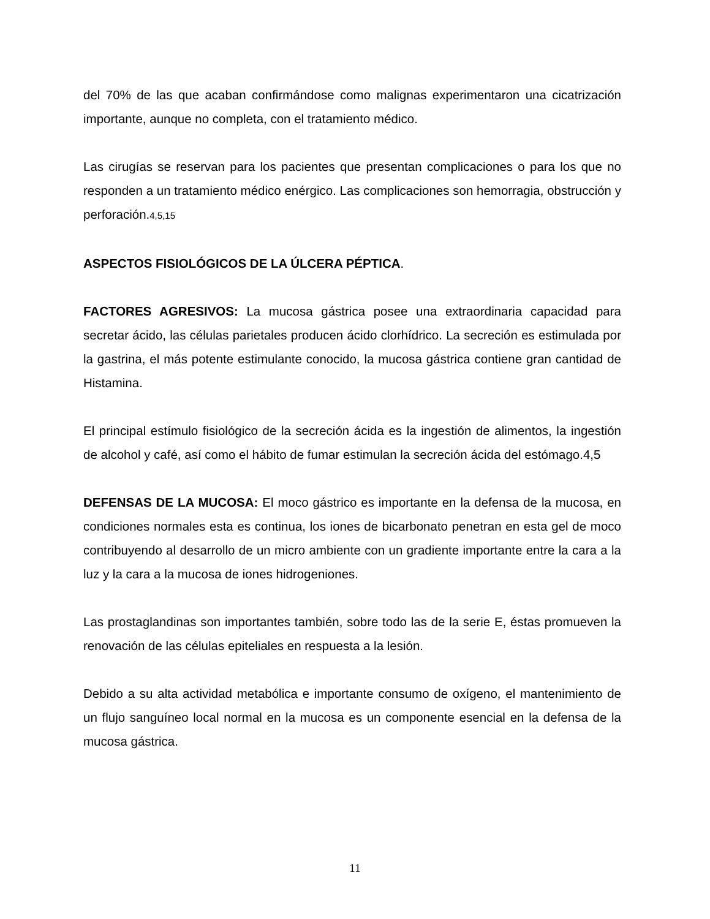del 70% de las que acaban confirmándose como malignas experimentaron una cicatrización importante, aunque no completa, con el tratamiento médico.
Las cirugías se reservan para los pacientes que presentan complicaciones o para los que no responden a un tratamiento médico enérgico. Las complicaciones son hemorragia, obstrucción y perforación.4,5,15
ASPECTOS FISIOLÓGICOS DE LA ÚLCERA PÉPTICA.
FACTORES AGRESIVOS: La mucosa gástrica posee una extraordinaria capacidad para secretar ácido, las células parietales producen ácido clorhídrico. La secreción es estimulada por la gastrina, el más potente estimulante conocido, la mucosa gástrica contiene gran cantidad de Histamina.
El principal estímulo fisiológico de la secreción ácida es la ingestión de alimentos, la ingestión de alcohol y café, así como el hábito de fumar estimulan la secreción ácida del estómago.4,5
DEFENSAS DE LA MUCOSA: El moco gástrico es importante en la defensa de la mucosa, en condiciones normales esta es continua, los iones de bicarbonato penetran en esta gel de moco contribuyendo al desarrollo de un micro ambiente con un gradiente importante entre la cara a la luz y la cara a la mucosa de iones hidrogeniones.
Las prostaglandinas son importantes también, sobre todo las de la serie E, éstas promueven la renovación de las células epiteliales en respuesta a la lesión.
Debido a su alta actividad metabólica e importante consumo de oxígeno, el mantenimiento de un flujo sanguíneo local normal en la mucosa es un componente esencial en la defensa de la mucosa gástrica.
11